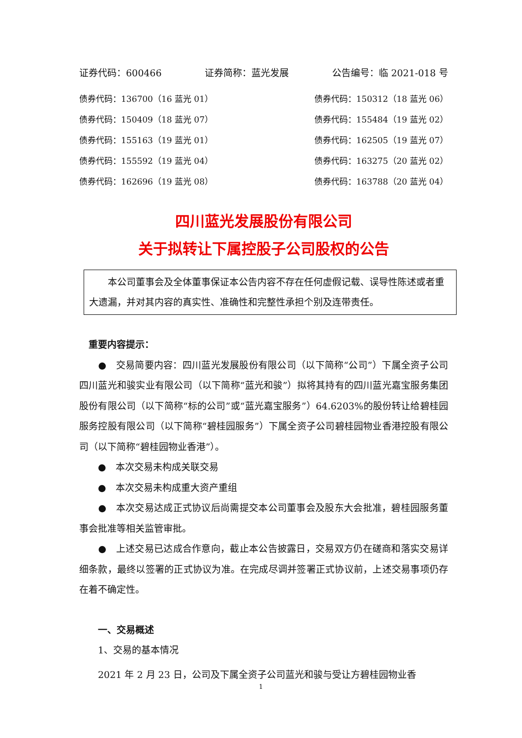证券代码：600466 证券简称：蓝光发展 公告编号：临 2021-018 号
债券代码：136700（16 蓝光 01） 债券代码：150312（18 蓝光 06）
债券代码：150409（18 蓝光 07） 债券代码：155484（19 蓝光 02）
债券代码：155163（19 蓝光 01） 债券代码：162505（19 蓝光 07）
债券代码：155592（19 蓝光 04） 债券代码：163275（20 蓝光 02）
债券代码：162696（19 蓝光 08） 债券代码：163788（20 蓝光 04）
四川蓝光发展股份有限公司
关于拟转让下属控股子公司股权的公告
　　本公司董事会及全体董事保证本公告内容不存在任何虚假记载、误导性陈述或者重大遗漏，并对其内容的真实性、准确性和完整性承担个别及连带责任。
　重要内容提示：
　　●　交易简要内容：四川蓝光发展股份有限公司（以下简称“公司”）下属全资子公司四川蓝光和骏实业有限公司（以下简称“蓝光和骏”）拟将其持有的四川蓝光嘉宝服务集团股份有限公司（以下简称“标的公司”或“蓝光嘉宝服务”）64.6203%的股份转让给碧桂园服务控股有限公司（以下简称“碧桂园服务”）下属全资子公司碧桂园物业香港控股有限公司（以下简称“碧桂园物业香港”）。
　　●　本次交易未构成关联交易
　　●　本次交易未构成重大资产重组
　　●　本次交易达成正式协议后尚需提交本公司董事会及股东大会批准，碧桂园服务董事会批准等相关监管审批。
　　●　上述交易已达成合作意向，截止本公告披露日，交易双方仍在磋商和落实交易详细条款，最终以签署的正式协议为准。在完成尽调并签署正式协议前，上述交易事项仍存在着不确定性。
　　一、交易概述
　　1、交易的基本情况
　　2021 年 2 月 23 日，公司及下属全资子公司蓝光和骏与受让方碧桂园物业香
1